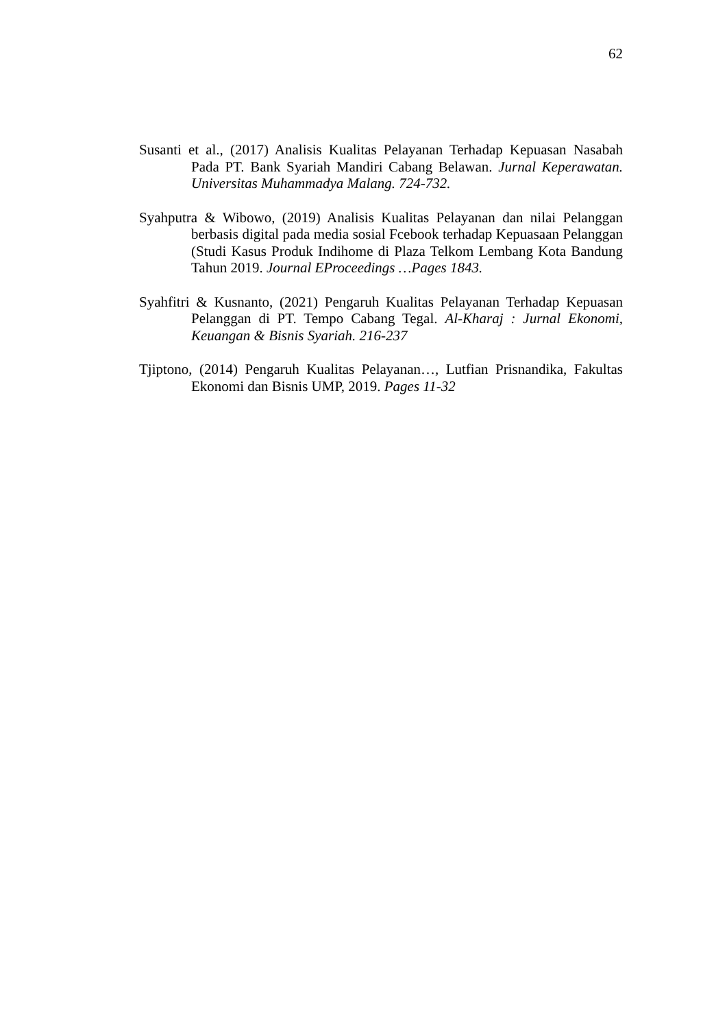62
Susanti et al., (2017) Analisis Kualitas Pelayanan Terhadap Kepuasan Nasabah Pada PT. Bank Syariah Mandiri Cabang Belawan. Jurnal Keperawatan. Universitas Muhammadya Malang. 724-732.
Syahputra & Wibowo, (2019) Analisis Kualitas Pelayanan dan nilai Pelanggan berbasis digital pada media sosial Fcebook terhadap Kepuasaan Pelanggan (Studi Kasus Produk Indihome di Plaza Telkom Lembang Kota Bandung Tahun 2019. Journal EProceedings …Pages 1843.
Syahfitri & Kusnanto, (2021) Pengaruh Kualitas Pelayanan Terhadap Kepuasan Pelanggan di PT. Tempo Cabang Tegal. Al-Kharaj : Jurnal Ekonomi, Keuangan & Bisnis Syariah. 216-237
Tjiptono, (2014) Pengaruh Kualitas Pelayanan…, Lutfian Prisnandika, Fakultas Ekonomi dan Bisnis UMP, 2019. Pages 11-32